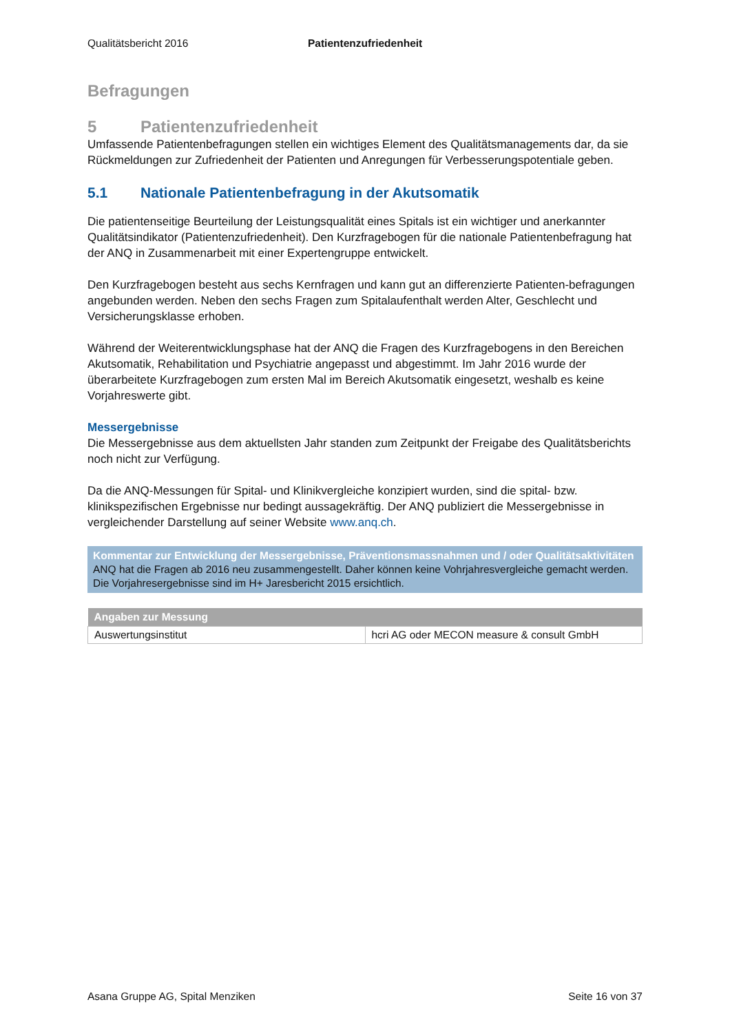Qualitätsbericht 2016 Patientenzufriedenheit
Befragungen
5 Patientenzufriedenheit
Umfassende Patientenbefragungen stellen ein wichtiges Element des Qualitätsmanagements dar, da sie Rückmeldungen zur Zufriedenheit der Patienten und Anregungen für Verbesserungspotentiale geben.
5.1 Nationale Patientenbefragung in der Akutsomatik
Die patientenseitige Beurteilung der Leistungsqualität eines Spitals ist ein wichtiger und anerkannter Qualitätsindikator (Patientenzufriedenheit). Den Kurzfragebogen für die nationale Patientenbefragung hat der ANQ in Zusammenarbeit mit einer Expertengruppe entwickelt.
Den Kurzfragebogen besteht aus sechs Kernfragen und kann gut an differenzierte Patienten-befragungen angebunden werden. Neben den sechs Fragen zum Spitalaufenthalt werden Alter, Geschlecht und Versicherungsklasse erhoben.
Während der Weiterentwicklungsphase hat der ANQ die Fragen des Kurzfragebogens in den Bereichen Akutsomatik, Rehabilitation und Psychiatrie angepasst und abgestimmt. Im Jahr 2016 wurde der überarbeitete Kurzfragebogen zum ersten Mal im Bereich Akutsomatik eingesetzt, weshalb es keine Vorjahreswerte gibt.
Messergebnisse
Die Messergebnisse aus dem aktuellsten Jahr standen zum Zeitpunkt der Freigabe des Qualitätsberichts noch nicht zur Verfügung.
Da die ANQ-Messungen für Spital- und Klinikvergleiche konzipiert wurden, sind die spital- bzw. klinikspezifischen Ergebnisse nur bedingt aussagekräftig. Der ANQ publiziert die Messergebnisse in vergleichender Darstellung auf seiner Website www.anq.ch.
Kommentar zur Entwicklung der Messergebnisse, Präventionsmassnahmen und / oder Qualitätsaktivitäten
ANQ hat die Fragen ab 2016 neu zusammengestellt. Daher können keine Vohrjahresvergleiche gemacht werden. Die Vorjahresergebnisse sind im H+ Jaresbericht 2015 ersichtlich.
| Angaben zur Messung | |
| --- | --- |
| Auswertungsinstitut | hcri AG oder MECON measure & consult GmbH |
Asana Gruppe AG, Spital Menziken Seite 16 von 37